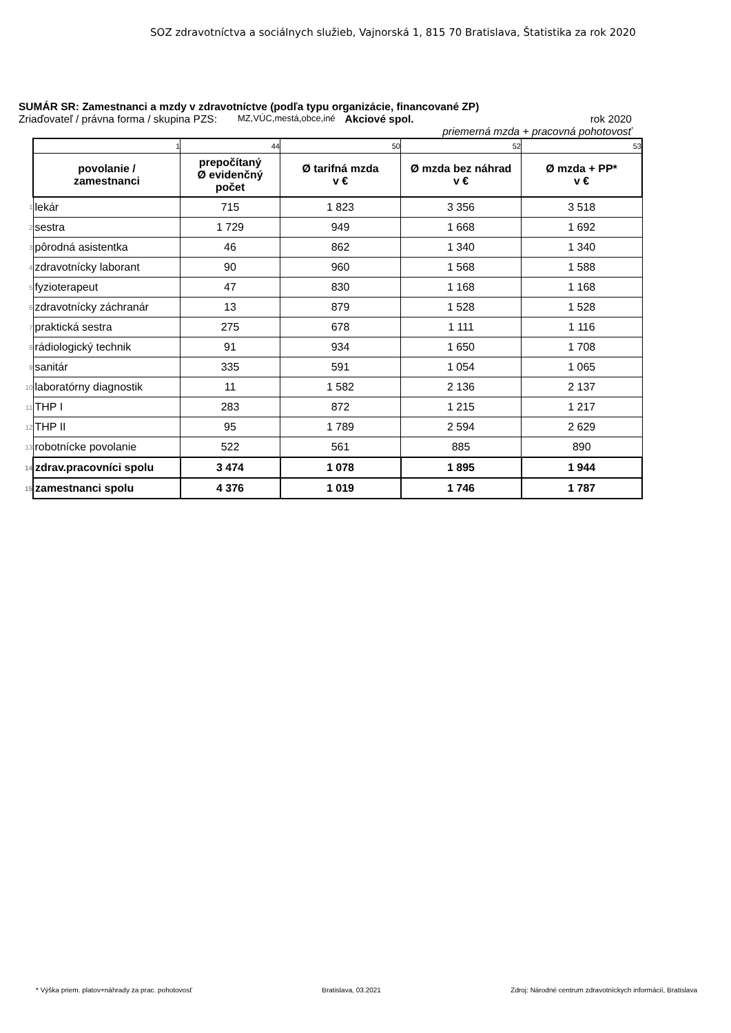SOZ zdravotníctva a sociálnych služieb, Vajnorská 1, 815 70 Bratislava, Štatistika za rok 2020
SUMÁR SR: Zamestnanci a mzdy v zdravotníctve (podľa typu organizácie, financované ZP)
Zriaďovateľ / právna forma / skupina PZS: MZ,VÚC,mestá,obce,iné Akciové spol. rok 2020
priemerná mzda + pracovná pohotovosť
| | 1 | 44 | 50 | 52 | 53 |
| | povolanie / zamestnanci | prepočítaný Ø evidenčný počet | Ø tarifná mzda v € | Ø mzda bez náhrad v € | Ø mzda + PP* v € |
| 1 | lekár | 715 | 1 823 | 3 356 | 3 518 |
| 2 | sestra | 1 729 | 949 | 1 668 | 1 692 |
| 3 | pôrodná asistentka | 46 | 862 | 1 340 | 1 340 |
| 4 | zdravotnícky laborant | 90 | 960 | 1 568 | 1 588 |
| 5 | fyzioterapeut | 47 | 830 | 1 168 | 1 168 |
| 6 | zdravotnícky záchranár | 13 | 879 | 1 528 | 1 528 |
| 7 | praktická sestra | 275 | 678 | 1 111 | 1 116 |
| 8 | rádiologický technik | 91 | 934 | 1 650 | 1 708 |
| 9 | sanitár | 335 | 591 | 1 054 | 1 065 |
| 10 | laboratórny diagnostik | 11 | 1 582 | 2 136 | 2 137 |
| 11 | THP I | 283 | 872 | 1 215 | 1 217 |
| 12 | THP II | 95 | 1 789 | 2 594 | 2 629 |
| 13 | robotnícke povolanie | 522 | 561 | 885 | 890 |
| 14 | zdrav.pracovníci spolu | 3 474 | 1 078 | 1 895 | 1 944 |
| 15 | zamestnanci spolu | 4 376 | 1 019 | 1 746 | 1 787 |
* Výška priem. platov+náhrady za prac. pohotovosť Bratislava, 03.2021 Zdroj: Národné centrum zdravotníckych informácií, Bratislava